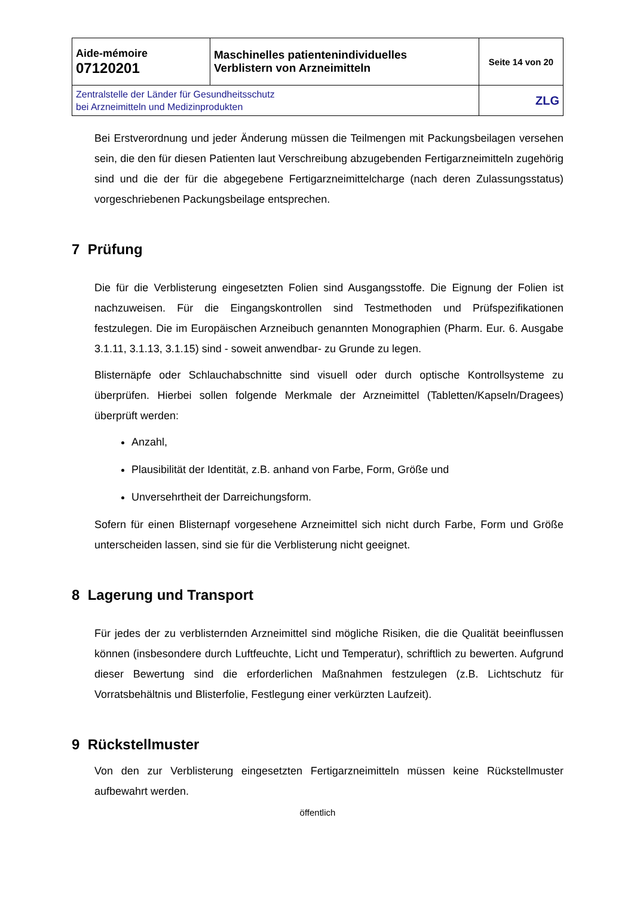| Aide-mémoire 07120201 | Maschinelles patientenindividuelles Verblistern von Arzneimitteln | Seite 14 von 20 |
| Zentralstelle der Länder für Gesundheitsschutz bei Arzneimitteln und Medizinprodukten | | ZLG |
Bei Erstverordnung und jeder Änderung müssen die Teilmengen mit Packungsbeilagen versehen sein, die den für diesen Patienten laut Verschreibung abzugebenden Fertigarzneimitteln zugehörig sind und die der für die abgegebene Fertigarzneimittelcharge (nach deren Zulassungsstatus) vorgeschriebenen Packungsbeilage entsprechen.
7 Prüfung
Die für die Verblisterung eingesetzten Folien sind Ausgangsstoffe. Die Eignung der Folien ist nachzuweisen. Für die Eingangskontrollen sind Testmethoden und Prüfspezifikationen festzulegen. Die im Europäischen Arzneibuch genannten Monographien (Pharm. Eur. 6. Ausgabe 3.1.11, 3.1.13, 3.1.15) sind - soweit anwendbar- zu Grunde zu legen.
Blisternäpfe oder Schlauchabschnitte sind visuell oder durch optische Kontrollsysteme zu überprüfen. Hierbei sollen folgende Merkmale der Arzneimittel (Tabletten/Kapseln/Dragees) überprüft werden:
Anzahl,
Plausibilität der Identität, z.B. anhand von Farbe, Form, Größe und
Unversehrtheit der Darreichungsform.
Sofern für einen Blisternapf vorgesehene Arzneimittel sich nicht durch Farbe, Form und Größe unterscheiden lassen, sind sie für die Verblisterung nicht geeignet.
8 Lagerung und Transport
Für jedes der zu verblisternden Arzneimittel sind mögliche Risiken, die die Qualität beeinflussen können (insbesondere durch Luftfeuchte, Licht und Temperatur), schriftlich zu bewerten. Aufgrund dieser Bewertung sind die erforderlichen Maßnahmen festzulegen (z.B. Lichtschutz für Vorratsbehältnis und Blisterfolie, Festlegung einer verkürzten Laufzeit).
9 Rückstellmuster
Von den zur Verblisterung eingesetzten Fertigarzneimitteln müssen keine Rückstellmuster aufbewahrt werden.
öffentlich